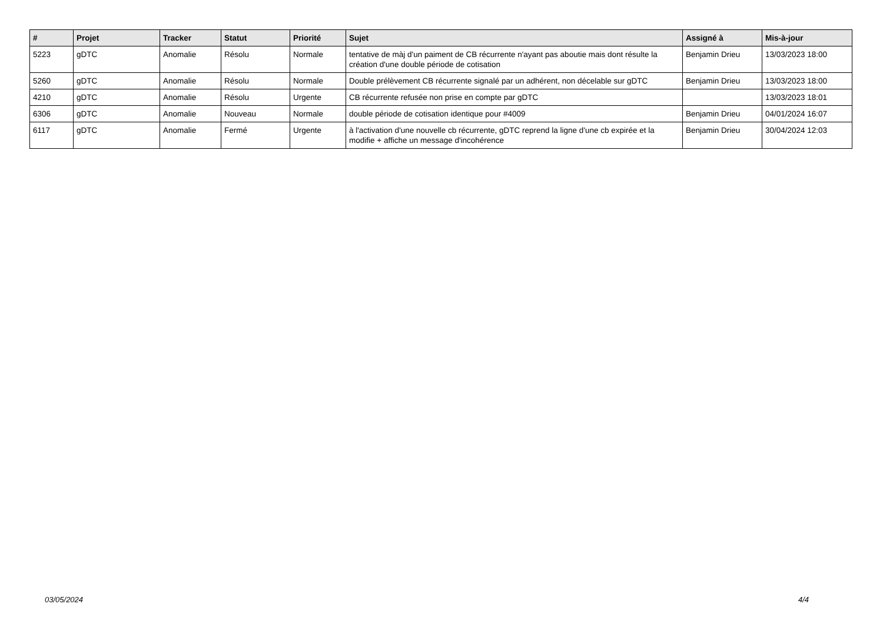| # | Projet | Tracker | Statut | Priorité | Sujet | Assigné à | Mis-à-jour |
| --- | --- | --- | --- | --- | --- | --- | --- |
| 5223 | gDTC | Anomalie | Résolu | Normale | tentative de màj d'un paiment de CB récurrente n'ayant pas aboutie mais dont résulte la création d'une double période de cotisation | Benjamin Drieu | 13/03/2023 18:00 |
| 5260 | gDTC | Anomalie | Résolu | Normale | Double prélèvement CB récurrente signalé par un adhérent, non décelable sur gDTC | Benjamin Drieu | 13/03/2023 18:00 |
| 4210 | gDTC | Anomalie | Résolu | Urgente | CB récurrente refusée non prise en compte par gDTC | | 13/03/2023 18:01 |
| 6306 | gDTC | Anomalie | Nouveau | Normale | double période de cotisation identique pour #4009 | Benjamin Drieu | 04/01/2024 16:07 |
| 6117 | gDTC | Anomalie | Fermé | Urgente | à l'activation d'une nouvelle cb récurrente, gDTC reprend la ligne d'une cb expirée et la modifie + affiche un message d'incohérence | Benjamin Drieu | 30/04/2024 12:03 |
03/05/2024 4/4